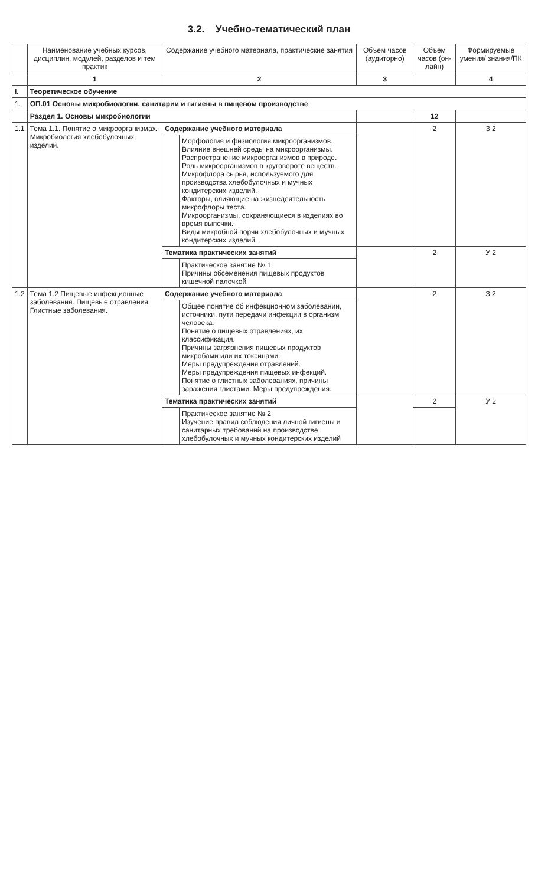3.2. Учебно-тематический план
| | Наименование учебных курсов, дисциплин, модулей, разделов и тем практик | Содержание учебного материала, практические занятия | | Объем часов (аудиторно) | Объем часов (он-лайн) | Формируемые умения/ знания/ПК |
| --- | --- | --- | --- | --- | --- | --- |
| | 1 | 2 | | 3 | | 4 |
| I. | Теоретическое обучение | | | | | |
| 1. | ОП.01 Основы микробиологии, санитарии и гигиены в пищевом производстве | | | | | |
| | Раздел 1. Основы микробиологии | | | | 12 | |
| 1.1 | Тема 1.1. Понятие о микроорганизмах. Микробиология хлебобулочных изделий. | Содержание учебного материала | | | 2 | З 2 |
| | | | Морфология и физиология микроорганизмов. Влияние внешней среды на микроорганизмы. Распространение микроорганизмов в природе. Роль микроорганизмов в круговороте веществ. Микрофлора сырья, используемого для производства хлебобулочных и мучных кондитерских изделий. Факторы, влияющие на жизнедеятельность микрофлоры теста. Микроорганизмы, сохраняющиеся в изделиях во время выпечки. Виды микробной порчи хлебобулочных и мучных кондитерских изделий. | | | |
| | | Тематика практических занятий | | | 2 | У 2 |
| | | | Практическое занятие № 1 Причины обсеменения пищевых продуктов кишечной палочкой | | | |
| 1.2 | Тема 1.2 Пищевые инфекционные заболевания. Пищевые отравления. Глистные заболевания. | Содержание учебного материала | | | 2 | З 2 |
| | | | Общее понятие об инфекционном заболевании, источники, пути передачи инфекции в организм человека. Понятие о пищевых отравлениях, их классификация. Причины загрязнения пищевых продуктов микробами или их токсинами. Меры предупреждения отравлений. Меры предупреждения пищевых инфекций. Понятие о глистных заболеваниях, причины заражения глистами. Меры предупреждения. | | | |
| | | Тематика практических занятий | | | 2 | У 2 |
| | | | Практическое занятие № 2 Изучение правил соблюдения личной гигиены и санитарных требований на производстве хлебобулочных и мучных кондитерских изделий | | | |